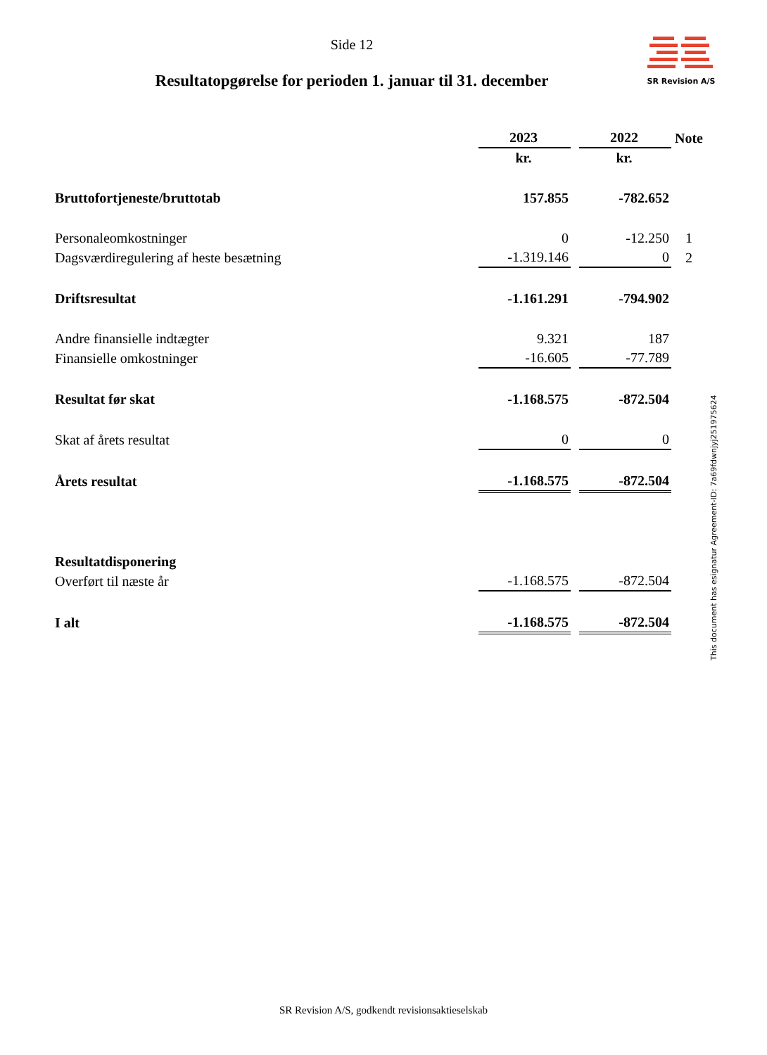Side 12
SR Revision A/S
Resultatopgørelse for perioden 1. januar til 31. december
| | 2023 | | 2022 | Note |
| | kr. | | kr. | |
| Bruttofortjeneste/bruttotab | 157.855 | | -782.652 | |
| Personaleomkostninger | 0 | | -12.250 | 1 |
| Dagsværdiregulering af heste besætning | -1.319.146 | | 0 | 2 |
| Driftsresultat | -1.161.291 | | -794.902 | |
| Andre finansielle indtægter | 9.321 | | 187 | |
| Finansielle omkostninger | -16.605 | | -77.789 | |
| Resultat før skat | -1.168.575 | | -872.504 | |
| Skat af årets resultat | 0 | | 0 | |
| Årets resultat | -1.168.575 | | -872.504 | |
| Resultatdisponering | | | | |
| Overført til næste år | -1.168.575 | | -872.504 | |
| I alt | -1.168.575 | | -872.504 | |
This document has esignatur Agreement-ID: 7a69fdwnjyj251975624
SR Revision A/S, godkendt revisionsaktieselskab